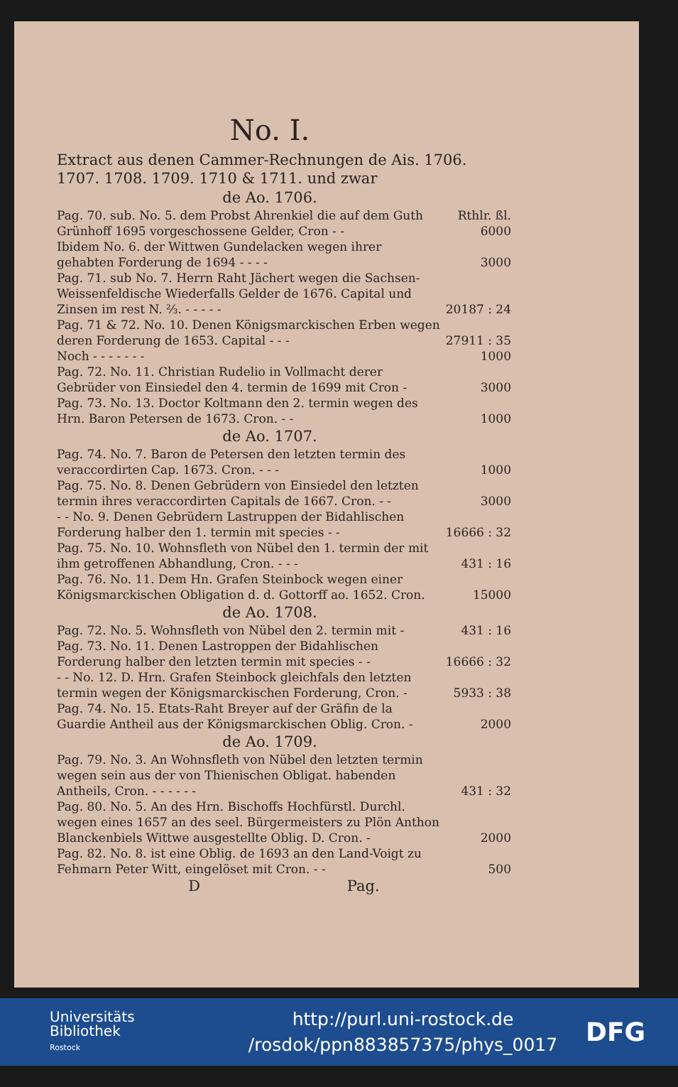No. I.
Extract aus denen Cammer-Rechnungen de Ais. 1706. 1707. 1708. 1709. 1710 & 1711. und zwar
de Ao. 1706.
| Pag. 70. sub. No. 5. dem Probst Ahrenkiel die auf dem Guth Grünhoff 1695 vorgeschossene Gelder, Cron - - | Rthlr. ßl. 6000 |
| Ibidem No. 6. der Wittwen Gundelacken wegen ihrer gehabten Forderung de 1694 - - - - | 3000 |
| Pag. 71. sub No. 7. Herrn Raht Jächert wegen die Sachsen-Weissenfeldische Wiederfalls Gelder de 1676. Capital und Zinsen im rest N. ⅔. - - - - - | 20187 : 24 |
| Pag. 71 & 72. No. 10. Denen Königsmarckischen Erben wegen deren Forderung de 1653. Capital - - - | 27911 : 35 |
| Noch - - - - - - - | 1000 |
| Pag. 72. No. 11. Christian Rudelio in Vollmacht derer Gebrüder von Einsiedel den 4. termin de 1699 mit Cron - | 3000 |
| Pag. 73. No. 13. Doctor Koltmann den 2. termin wegen des Hrn. Baron Petersen de 1673. Cron. - - | 1000 |
de Ao. 1707.
| Pag. 74. No. 7. Baron de Petersen den letzten termin des veraccordirten Cap. 1673. Cron. - - - | 1000 |
| Pag. 75. No. 8. Denen Gebrüdern von Einsiedel den letzten termin ihres veraccordirten Capitals de 1667. Cron. - - | 3000 |
| - - No. 9. Denen Gebrüdern Lastruppen der Bidahlischen Forderung halber den 1. termin mit species - - | 16666 : 32 |
| Pag. 75. No. 10. Wohnsfleth von Nübel den 1. termin der mit ihm getroffenen Abhandlung, Cron. - - - | 431 : 16 |
| Pag. 76. No. 11. Dem Hn. Grafen Steinbock wegen einer Königsmarckischen Obligation d. d. Gottorff ao. 1652. Cron. | 15000 |
de Ao. 1708.
| Pag. 72. No. 5. Wohnsfleth von Nübel den 2. termin mit - | 431 : 16 |
| Pag. 73. No. 11. Denen Lastroppen der Bidahlischen Forderung halber den letzten termin mit species - - | 16666 : 32 |
| - - No. 12. D. Hrn. Grafen Steinbock gleichfals den letzten termin wegen der Königsmarckischen Forderung, Cron. - | 5933 : 38 |
| Pag. 74. No. 15. Etats-Raht Breyer auf der Gräfin de la Guardie Antheil aus der Königsmarckischen Oblig. Cron. - | 2000 |
de Ao. 1709.
| Pag. 79. No. 3. An Wohnsfleth von Nübel den letzten termin wegen sein aus der von Thienischen Obligat. habenden Antheils, Cron. - - - - - - | 431 : 32 |
| Pag. 80. No. 5. An des Hrn. Bischoffs Hochfürstl. Durchl. wegen eines 1657 an des seel. Bürgermeisters zu Plön Anthon Blanckenbiels Wittwe ausgestellte Oblig. D. Cron. - | 2000 |
| Pag. 82. No. 8. ist eine Oblig. de 1693 an den Land-Voigt zu Fehmarn Peter Witt, eingelöset mit Cron. - - | 500 |
D Pag.
Universitäts
Bibliothek
Rostock
http://purl.uni-rostock.de
/rosdok/ppn883857375/phys_0017
DFG